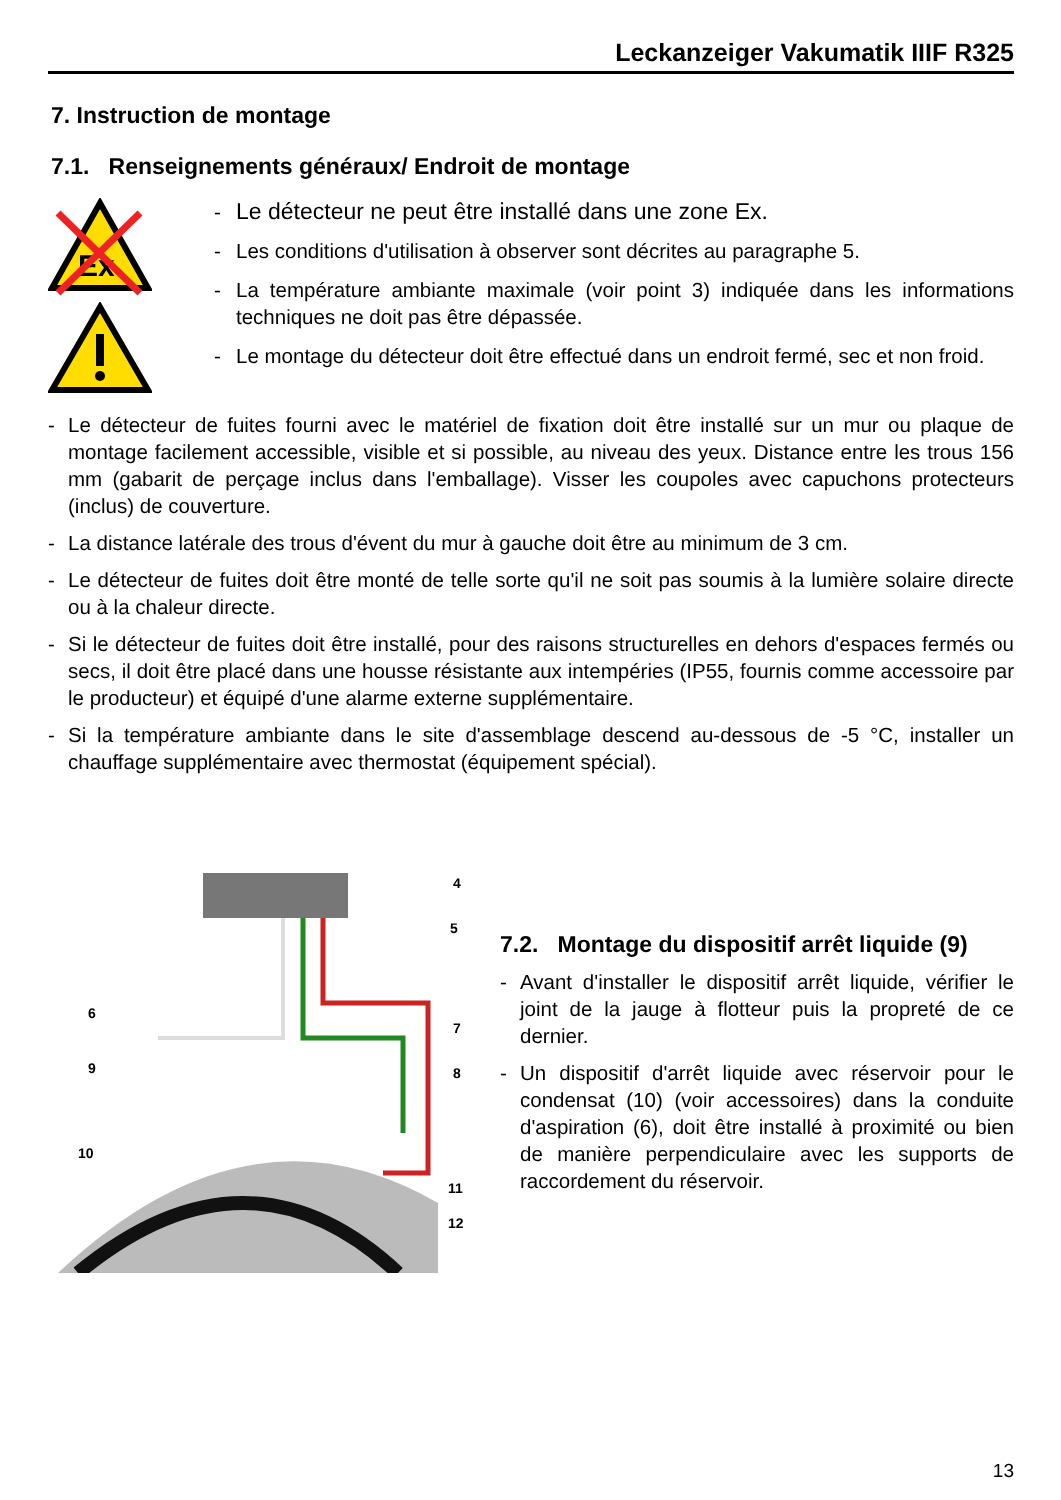Leckanzeiger Vakumatik IIIF R325
7. Instruction de montage
7.1. Renseignements généraux/ Endroit de montage
Ex
- Le détecteur ne peut être installé dans une zone Ex.
- Les conditions d'utilisation à observer sont décrites au paragraphe 5.
- La température ambiante maximale (voir point 3) indiquée dans les informations techniques ne doit pas être dépassée.
- Le montage du détecteur doit être effectué dans un endroit fermé, sec et non froid.
- Le détecteur de fuites fourni avec le matériel de fixation doit être installé sur un mur ou plaque de montage facilement accessible, visible et si possible, au niveau des yeux. Distance entre les trous 156 mm (gabarit de perçage inclus dans l'emballage). Visser les coupoles avec capuchons protecteurs (inclus) de couverture.
- La distance latérale des trous d'évent du mur à gauche doit être au minimum de 3 cm.
- Le détecteur de fuites doit être monté de telle sorte qu'il ne soit pas soumis à la lumière solaire directe ou à la chaleur directe.
- Si le détecteur de fuites doit être installé, pour des raisons structurelles en dehors d'espaces fermés ou secs, il doit être placé dans une housse résistante aux intempéries (IP55, fournis comme accessoire par le producteur) et équipé d'une alarme externe supplémentaire.
- Si la température ambiante dans le site d'assemblage descend au-dessous de -5 °C, installer un chauffage supplémentaire avec thermostat (équipement spécial).
4
5
6
7
9
8
10
11
12
7.2. Montage du dispositif arrêt liquide (9)
- Avant d'installer le dispositif arrêt liquide, vérifier le joint de la jauge à flotteur puis la propreté de ce dernier.
- Un dispositif d'arrêt liquide avec réservoir pour le condensat (10) (voir accessoires) dans la conduite d'aspiration (6), doit être installé à proximité ou bien de manière perpendiculaire avec les supports de raccordement du réservoir.
13